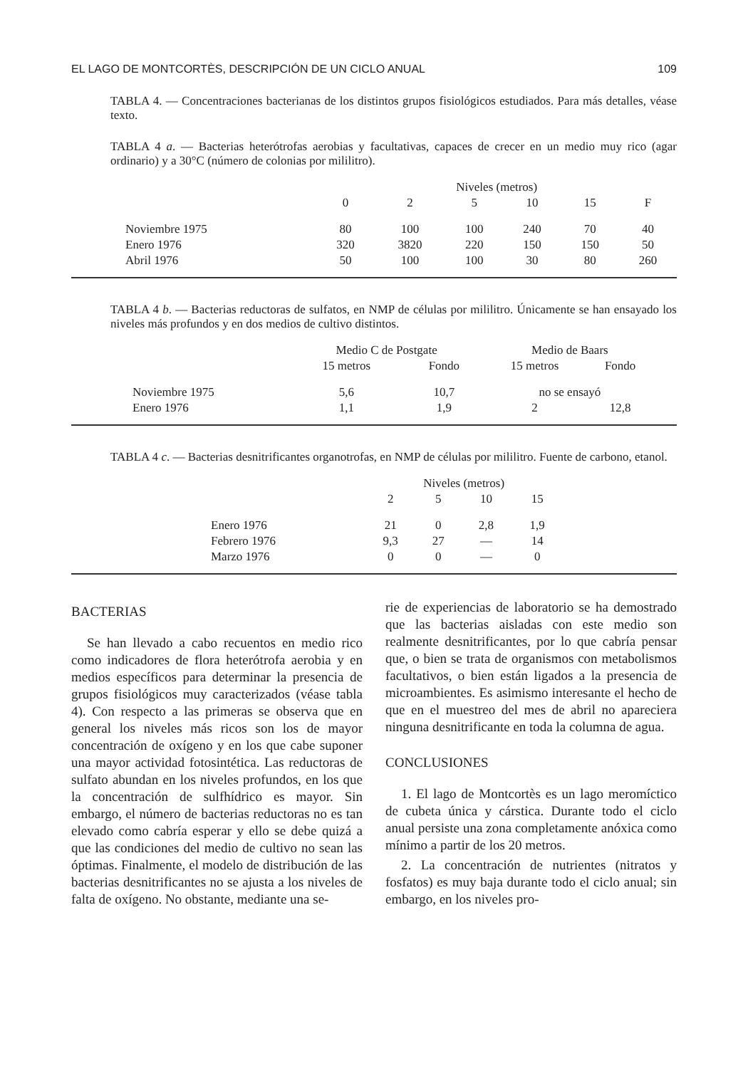EL LAGO DE MONTCORTÈS, DESCRIPCIÓN DE UN CICLO ANUAL 109
TABLA 4. — Concentraciones bacterianas de los distintos grupos fisiológicos estudiados. Para más detalles, véase texto.
TABLA 4 a. — Bacterias heterótrofas aerobias y facultativas, capaces de crecer en un medio muy rico (agar ordinario) y a 30°C (número de colonias por mililitro).
| | Niveles (metros) | | | | | |
| --- | --- | --- | --- | --- | --- | --- |
| | 0 | 2 | 5 | 10 | 15 | F |
| Noviembre 1975 | 80 | 100 | 100 | 240 | 70 | 40 |
| Enero 1976 | 320 | 3820 | 220 | 150 | 150 | 50 |
| Abril 1976 | 50 | 100 | 100 | 30 | 80 | 260 |
TABLA 4 b. — Bacterias reductoras de sulfatos, en NMP de células por mililitro. Únicamente se han ensayado los niveles más profundos y en dos medios de cultivo distintos.
| | Medio C de Postgate | | Medio de Baars | |
| --- | --- | --- | --- | --- |
| | 15 metros | Fondo | 15 metros | Fondo |
| Noviembre 1975 | 5,6 | 10,7 | no se ensayó | |
| Enero 1976 | 1,1 | 1,9 | 2 | 12,8 |
TABLA 4 c. — Bacterias desnitrificantes organotrofas, en NMP de células por mililitro. Fuente de carbono, etanol.
| | Niveles (metros) | | | |
| --- | --- | --- | --- | --- |
| | 2 | 5 | 10 | 15 |
| Enero 1976 | 21 | 0 | 2,8 | 1,9 |
| Febrero 1976 | 9,3 | 27 | — | 14 |
| Marzo 1976 | 0 | 0 | — | 0 |
BACTERIAS
Se han llevado a cabo recuentos en medio rico como indicadores de flora heterótrofa aerobia y en medios específicos para determinar la presencia de grupos fisiológicos muy caracterizados (véase tabla 4). Con respecto a las primeras se observa que en general los niveles más ricos son los de mayor concentración de oxígeno y en los que cabe suponer una mayor actividad fotosintética. Las reductoras de sulfato abundan en los niveles profundos, en los que la concentración de sulfhídrico es mayor. Sin embargo, el número de bacterias reductoras no es tan elevado como cabría esperar y ello se debe quizá a que las condiciones del medio de cultivo no sean las óptimas. Finalmente, el modelo de distribución de las bacterias desnitrificantes no se ajusta a los niveles de falta de oxígeno. No obstante, mediante una se-
rie de experiencias de laboratorio se ha demostrado que las bacterias aisladas con este medio son realmente desnitrificantes, por lo que cabría pensar que, o bien se trata de organismos con metabolismos facultativos, o bien están ligados a la presencia de microambientes. Es asimismo interesante el hecho de que en el muestreo del mes de abril no apareciera ninguna desnitrificante en toda la columna de agua.
CONCLUSIONES
1. El lago de Montcortès es un lago meromíctico de cubeta única y cárstica. Durante todo el ciclo anual persiste una zona completamente anóxica como mínimo a partir de los 20 metros.
2. La concentración de nutrientes (nitratos y fosfatos) es muy baja durante todo el ciclo anual; sin embargo, en los niveles pro-